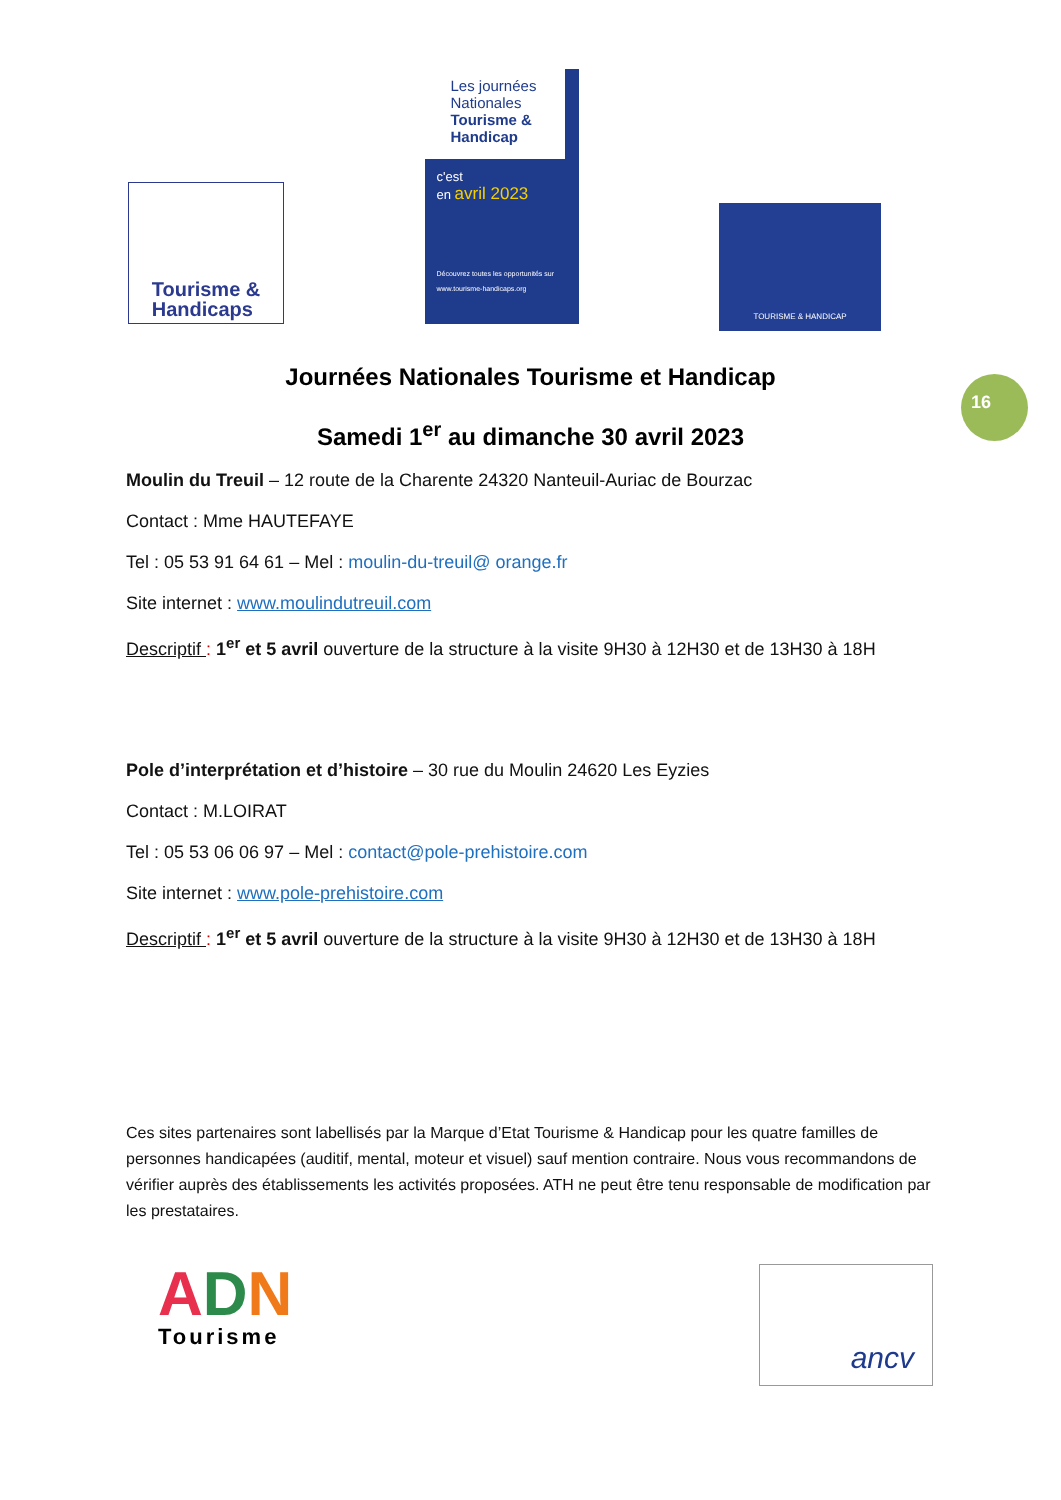Tourisme &
Handicaps
Les journées Nationales Tourisme & Handicap
c'est
en avril 2023
Découvrez toutes les opportunités sur www.tourisme-handicaps.org
TOURISME & HANDICAP
16
Journées Nationales Tourisme et Handicap
Samedi 1<sup>er</sup> au dimanche 30 avril 2023
Moulin du Treuil – 12 route de la Charente 24320 Nanteuil-Auriac de Bourzac
Contact : Mme HAUTEFAYE
Tel : 05 53 91 64 61 – Mel : moulin-du-treuil@ orange.fr
Site internet : www.moulindutreuil.com
Descriptif : 1<sup>er</sup> et 5 avril ouverture de la structure à la visite 9H30 à 12H30 et de 13H30 à 18H
Pole d’interprétation et d’histoire – 30 rue du Moulin 24620 Les Eyzies
Contact : M.LOIRAT
Tel : 05 53 06 06 97 – Mel : contact@pole-prehistoire.com
Site internet : www.pole-prehistoire.com
Descriptif : 1<sup>er</sup> et 5 avril ouverture de la structure à la visite 9H30 à 12H30 et de 13H30 à 18H
Ces sites partenaires sont labellisés par la Marque d’Etat Tourisme & Handicap pour les quatre familles de personnes handicapées (auditif, mental, moteur et visuel) sauf mention contraire. Nous vous recommandons de vérifier auprès des établissements les activités proposées. ATH ne peut être tenu responsable de modification par les prestataires.
ADN
Tourisme
ancv